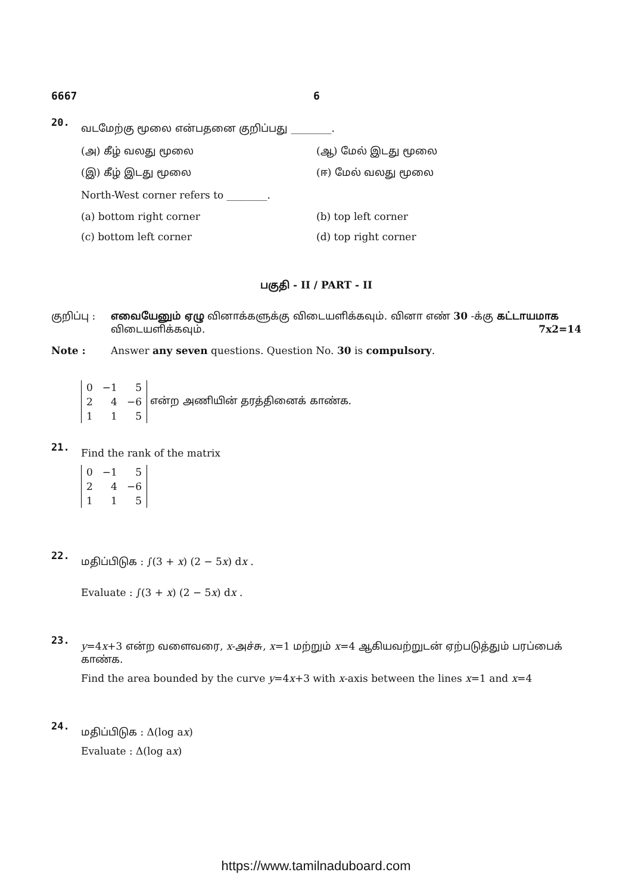6667 6
20.
வடமேற்கு மூலை என்பதனை குறிப்பது ________.
(அ) கீழ் வலது மூலை (ஆ) மேல் இடது மூலை (இ) கீழ் இடது மூலை (ஈ) மேல் வலது மூலை
North-West corner refers to ________.
(a) bottom right corner (b) top left corner (c) bottom left corner (d) top right corner
பகுதி - II / PART - II
குறிப்பு : எவையேனும் ஏழு வினாக்களுக்கு விடையளிக்கவும். வினா எண் 30 -க்கு கட்டாயமாக விடையளிக்கவும். 7x2=14
Note : Answer any seven questions. Question No. 30 is compulsory.
21.
| 0 | −1 | 5 |
| 2 | 4 | −6 |
| 1 | 1 | 5 |
என்ற அணியின் தரத்தினைக் காண்க.
Find the rank of the matrix
| 0 | −1 | 5 |
| 2 | 4 | −6 |
| 1 | 1 | 5 |
22.
மதிப்பிடுக : ∫(3 + x) (2 − 5x) dx .
Evaluate : ∫(3 + x) (2 − 5x) dx .
23.
y=4x+3 என்ற வளைவரை, x-அச்சு, x=1 மற்றும் x=4 ஆகியவற்றுடன் ஏற்படுத்தும் பரப்பைக் காண்க.
Find the area bounded by the curve y=4x+3 with x-axis between the lines x=1 and x=4
24.
மதிப்பிடுக : Δ(log ax)
Evaluate : Δ(log ax)
https://www.tamilnaduboard.com